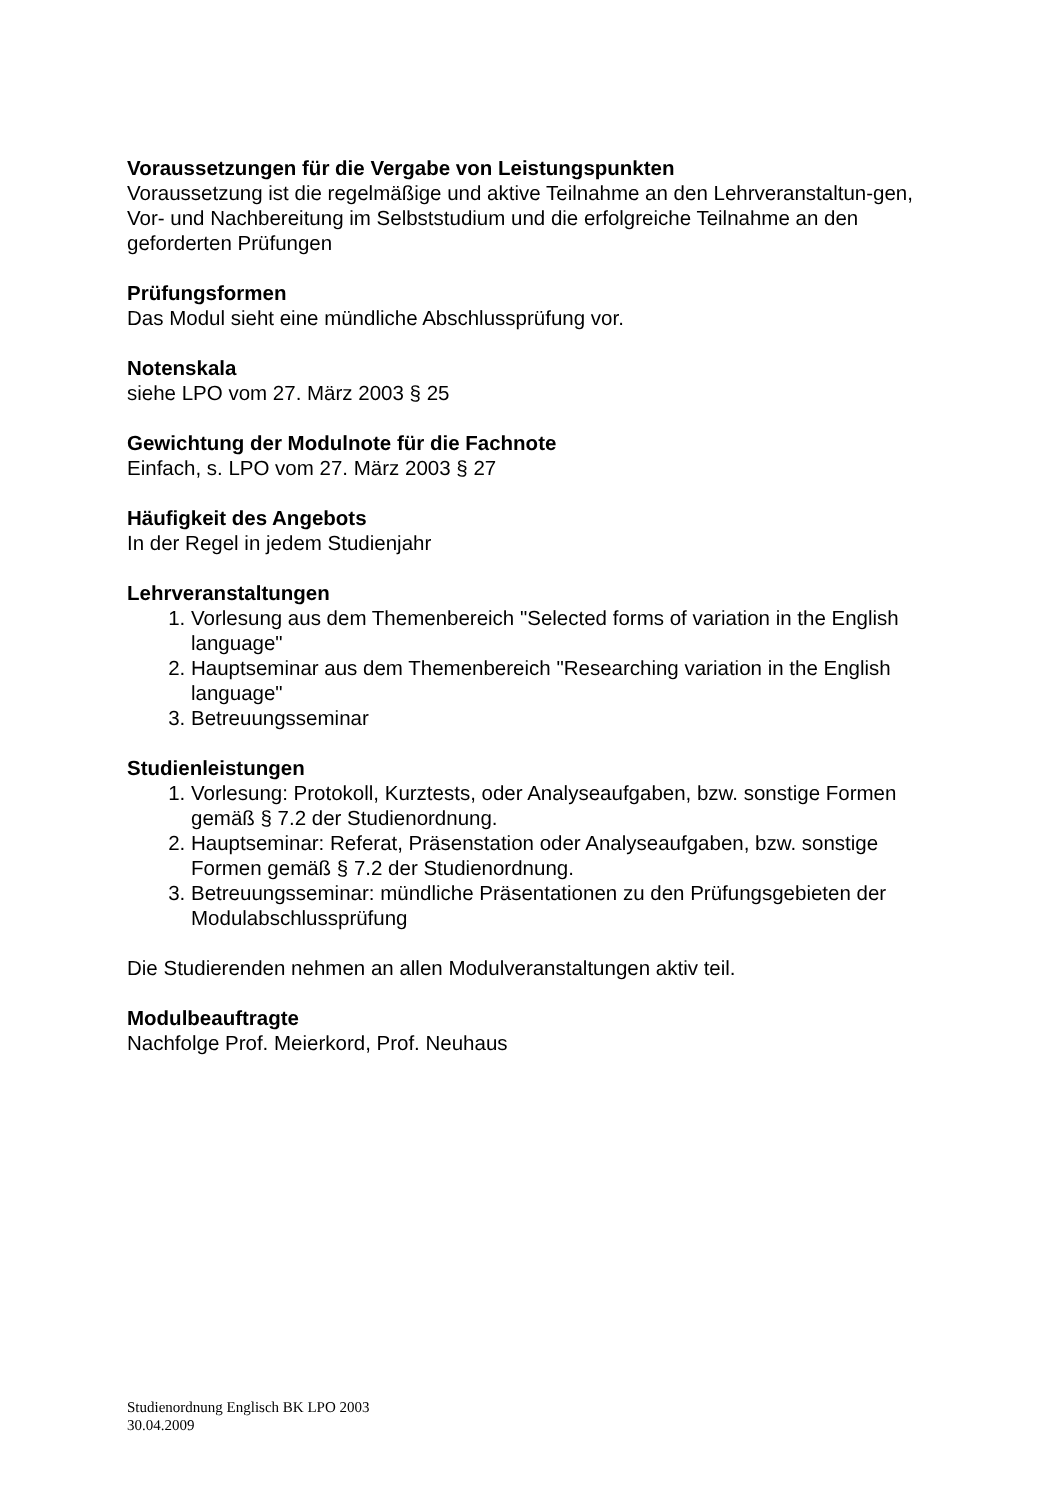Voraussetzungen für die Vergabe von Leistungspunkten
Voraussetzung ist die regelmäßige und aktive Teilnahme an den Lehrveranstaltun-gen, Vor- und Nachbereitung im Selbststudium und die erfolgreiche Teilnahme an den geforderten Prüfungen
Prüfungsformen
Das Modul sieht eine mündliche Abschlussprüfung vor.
Notenskala
siehe LPO vom 27. März 2003 § 25
Gewichtung der Modulnote für die Fachnote
Einfach, s. LPO vom 27. März 2003 § 27
Häufigkeit des Angebots
In der Regel in jedem Studienjahr
Lehrveranstaltungen
1. Vorlesung aus dem Themenbereich "Selected forms of variation in the English language"
2. Hauptseminar aus dem Themenbereich "Researching variation in the English language"
3. Betreuungsseminar
Studienleistungen
1. Vorlesung: Protokoll, Kurztests, oder Analyseaufgaben, bzw. sonstige Formen gemäß § 7.2 der Studienordnung.
2. Hauptseminar: Referat, Präsenstation oder Analyseaufgaben, bzw. sonstige Formen gemäß § 7.2 der Studienordnung.
3. Betreuungsseminar: mündliche Präsentationen zu den Prüfungsgebieten der Modulabschlussprüfung
Die Studierenden nehmen an allen Modulveranstaltungen aktiv teil.
Modulbeauftragte
Nachfolge Prof. Meierkord, Prof. Neuhaus
Studienordnung Englisch BK LPO 2003
30.04.2009